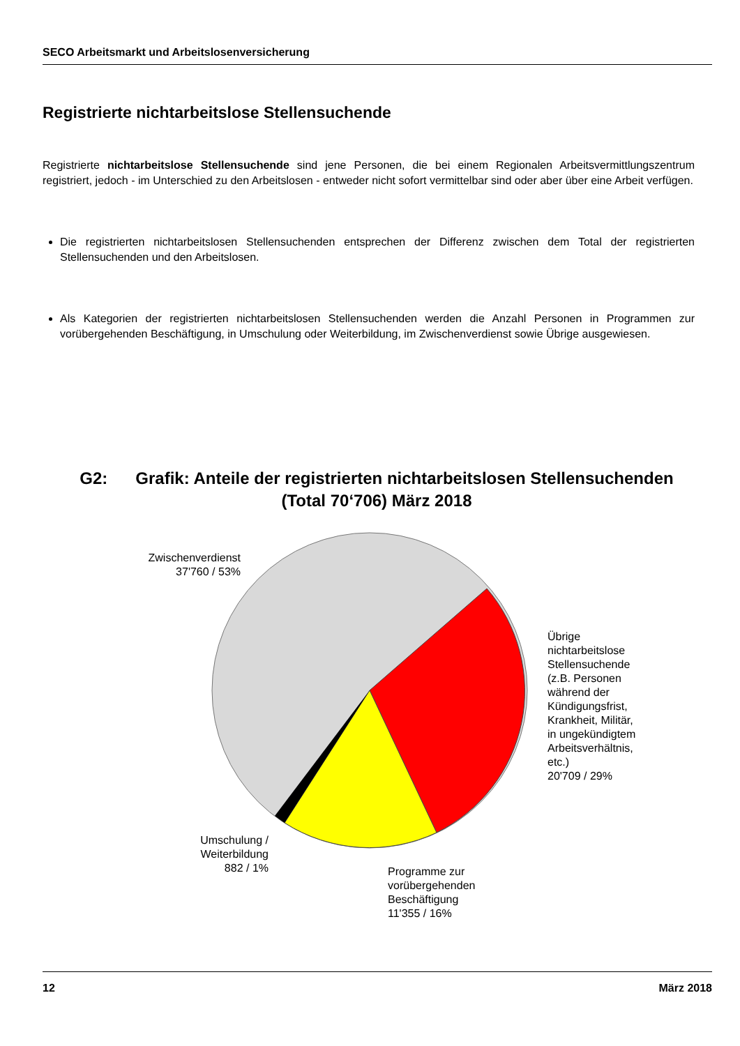SECO Arbeitsmarkt und Arbeitslosenversicherung
Registrierte nichtarbeitslose Stellensuchende
Registrierte nichtarbeitslose Stellensuchende sind jene Personen, die bei einem Regionalen Arbeitsvermittlungs­zentrum registriert, jedoch - im Unterschied zu den Arbeitslosen - entweder nicht sofort vermittelbar sind oder aber über eine Arbeit verfügen.
Die registrierten nichtarbeitslosen Stellensuchenden entsprechen der Differenz zwischen dem Total der registrier­ten Stellensuchenden und den Arbeitslosen.
Als Kategorien der registrierten nichtarbeitslosen Stellensuchenden werden die Anzahl Personen in Programmen zur vorübergehenden Beschäftigung, in Umschulung oder Weiterbildung, im Zwischenverdienst sowie Übrige aus­gewiesen.
G2: Grafik: Anteile der registrierten nichtarbeitslosen Stellensuchenden
(Total 70‘706) März 2018
Zwischenverdienst
37'760 / 53%
Übrige
nichtarbeitslose
Stellensuchende
(z.B. Personen
während der
Kündigungsfrist,
Krankheit, Militär,
in ungekündigtem
Arbeitsverhältnis,
etc.)
20'709 / 29%
Umschulung /
Weiterbildung
882 / 1%
Programme zur
vorübergehenden
Beschäftigung
11'355 / 16%
12 März 2018